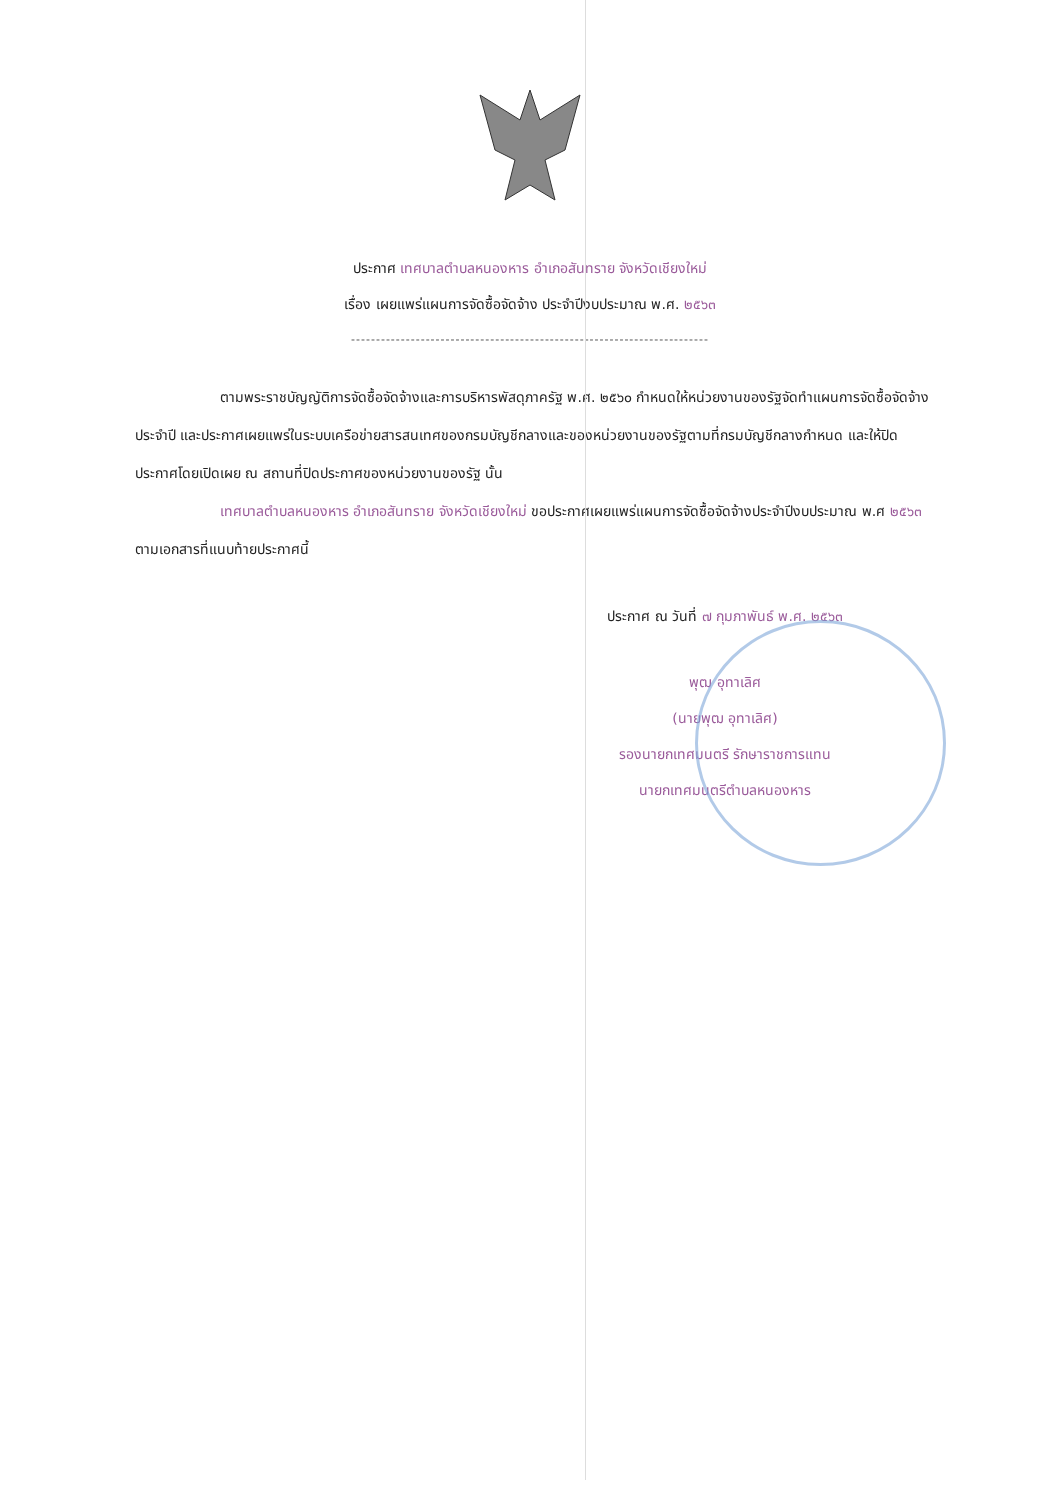ประกาศ เทศบาลตำบลหนองหาร อำเภอสันทราย จังหวัดเชียงใหม่
เรื่อง เผยแพร่แผนการจัดซื้อจัดจ้าง ประจำปีงบประมาณ พ.ศ. ๒๕๖๓
------------------------------------------------------------------------
ตามพระราชบัญญัติการจัดซื้อจัดจ้างและการบริหารพัสดุภาครัฐ พ.ศ. ๒๕๖๐ กำหนดให้หน่วยงานของรัฐจัดทำแผนการจัดซื้อจัดจ้างประจำปี และประกาศเผยแพร่ในระบบเครือข่ายสารสนเทศของกรมบัญชีกลางและของหน่วยงานของรัฐตามที่กรมบัญชีกลางกำหนด และให้ปิดประกาศโดยเปิดเผย ณ สถานที่ปิดประกาศของหน่วยงานของรัฐ นั้น
เทศบาลตำบลหนองหาร อำเภอสันทราย จังหวัดเชียงใหม่ ขอประกาศเผยแพร่แผนการจัดซื้อจัดจ้างประจำปีงบประมาณ พ.ศ ๒๕๖๓ ตามเอกสารที่แนบท้ายประกาศนี้
ประกาศ ณ วันที่ ๗ กุมภาพันธ์ พ.ศ. ๒๕๖๓
พุฒ อุทาเลิศ
(นายพุฒ อุทาเลิศ)
รองนายกเทศมนตรี รักษาราชการแทน
นายกเทศมนตรีตำบลหนองหาร